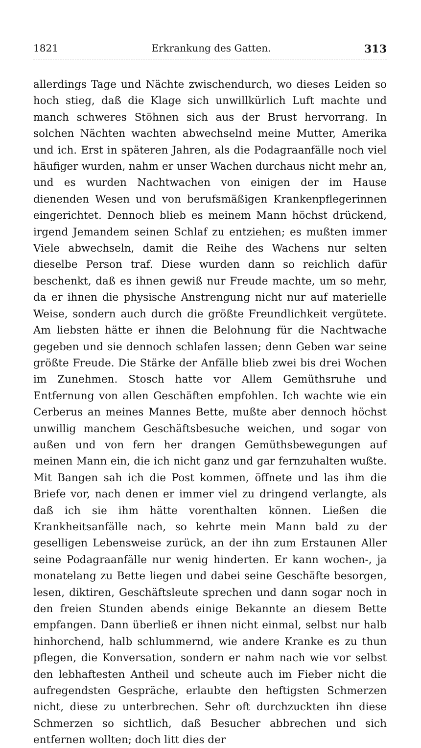1821 Erkrankung des Gatten. 313
allerdings Tage und Nächte zwischendurch, wo dieses Leiden so hoch stieg, daß die Klage sich unwillkürlich Luft machte und manch schweres Stöhnen sich aus der Brust hervorrang. In solchen Nächten wachten abwechselnd meine Mutter, Amerika und ich. Erst in späteren Jahren, als die Podagraanfälle noch viel häufiger wurden, nahm er unser Wachen durchaus nicht mehr an, und es wurden Nachtwachen von einigen der im Hause dienenden Wesen und von berufsmäßigen Krankenpflegerinnen eingerichtet. Dennoch blieb es meinem Mann höchst drückend, irgend Jemandem seinen Schlaf zu entziehen; es mußten immer Viele abwechseln, damit die Reihe des Wachens nur selten dieselbe Person traf. Diese wurden dann so reichlich dafür beschenkt, daß es ihnen gewiß nur Freude machte, um so mehr, da er ihnen die physische Anstrengung nicht nur auf materielle Weise, sondern auch durch die größte Freundlichkeit vergütete. Am liebsten hätte er ihnen die Belohnung für die Nachtwache gegeben und sie dennoch schlafen lassen; denn Geben war seine größte Freude. Die Stärke der Anfälle blieb zwei bis drei Wochen im Zunehmen. Stosch hatte vor Allem Gemüthsruhe und Entfernung von allen Geschäften empfohlen. Ich wachte wie ein Cerberus an meines Mannes Bette, mußte aber dennoch höchst unwillig manchem Geschäftsbesuche weichen, und sogar von außen und von fern her drangen Gemüthsbewegungen auf meinen Mann ein, die ich nicht ganz und gar fernzuhalten wußte. Mit Bangen sah ich die Post kommen, öffnete und las ihm die Briefe vor, nach denen er immer viel zu dringend verlangte, als daß ich sie ihm hätte vorenthalten können. Ließen die Krankheitsanfälle nach, so kehrte mein Mann bald zu der geselligen Lebensweise zurück, an der ihn zum Erstaunen Aller seine Podagraanfälle nur wenig hinderten. Er kann wochen-, ja monatelang zu Bette liegen und dabei seine Geschäfte besorgen, lesen, diktiren, Geschäftsleute sprechen und dann sogar noch in den freien Stunden abends einige Bekannte an diesem Bette empfangen. Dann überließ er ihnen nicht einmal, selbst nur halb hinhorchend, halb schlummernd, wie andere Kranke es zu thun pflegen, die Konversation, sondern er nahm nach wie vor selbst den lebhaftesten Antheil und scheute auch im Fieber nicht die aufregendsten Gespräche, erlaubte den heftigsten Schmerzen nicht, diese zu unterbrechen. Sehr oft durchzuckten ihn diese Schmerzen so sichtlich, daß Besucher abbrechen und sich entfernen wollten; doch litt dies der